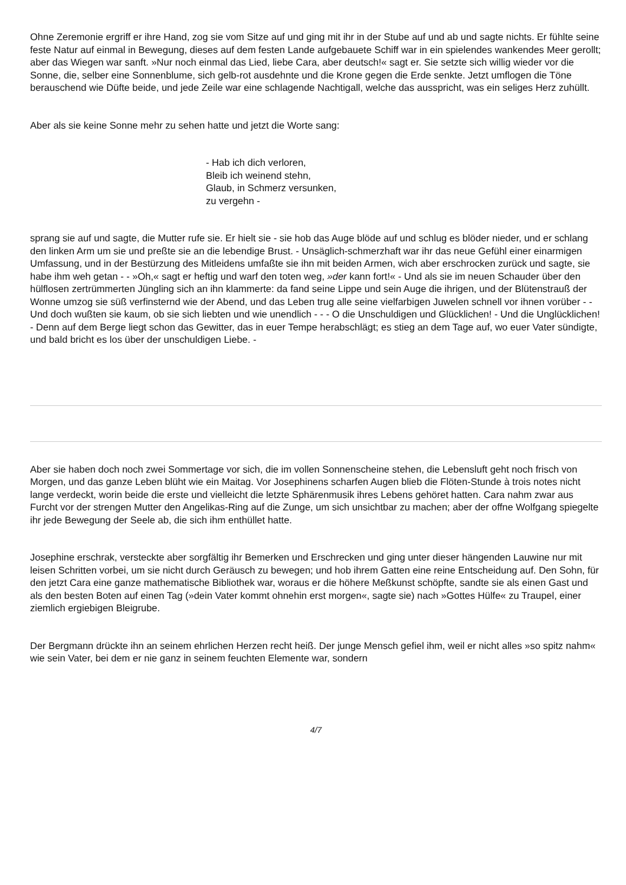Ohne Zeremonie ergriff er ihre Hand, zog sie vom Sitze auf und ging mit ihr in der Stube auf und ab und sagte nichts. Er fühlte seine feste Natur auf einmal in Bewegung, dieses auf dem festen Lande aufgebauete Schiff war in ein spielendes wankendes Meer gerollt; aber das Wiegen war sanft. »Nur noch einmal das Lied, liebe Cara, aber deutsch!« sagt er. Sie setzte sich willig wieder vor die Sonne, die, selber eine Sonnenblume, sich gelb-rot ausdehnte und die Krone gegen die Erde senkte. Jetzt umflogen die Töne berauschend wie Düfte beide, und jede Zeile war eine schlagende Nachtigall, welche das ausspricht, was ein seliges Herz zuhüllt.
Aber als sie keine Sonne mehr zu sehen hatte und jetzt die Worte sang:
- Hab ich dich verloren,
Bleib ich weinend stehn,
Glaub, in Schmerz versunken,
zu vergehn -
sprang sie auf und sagte, die Mutter rufe sie. Er hielt sie - sie hob das Auge blöde auf und schlug es blöder nieder, und er schlang den linken Arm um sie und preßte sie an die lebendige Brust. - Unsäglich-schmerzhaft war ihr das neue Gefühl einer einarmigen Umfassung, und in der Bestürzung des Mitleidens umfaßte sie ihn mit beiden Armen, wich aber erschrocken zurück und sagte, sie habe ihm weh getan - - »Oh,« sagt er heftig und warf den toten weg, »der kann fort!« - Und als sie im neuen Schauder über den hülflosen zertrümmerten Jüngling sich an ihn klammerte: da fand seine Lippe und sein Auge die ihrigen, und der Blütenstrauß der Wonne umzog sie süß verfinsternd wie der Abend, und das Leben trug alle seine vielfarbigen Juwelen schnell vor ihnen vorüber - - Und doch wußten sie kaum, ob sie sich liebten und wie unendlich - - - O die Unschuldigen und Glücklichen! - Und die Unglücklichen! - Denn auf dem Berge liegt schon das Gewitter, das in euer Tempe herabschlägt; es stieg an dem Tage auf, wo euer Vater sündigte, und bald bricht es los über der unschuldigen Liebe. -
Aber sie haben doch noch zwei Sommertage vor sich, die im vollen Sonnenscheine stehen, die Lebensluft geht noch frisch von Morgen, und das ganze Leben blüht wie ein Maitag. Vor Josephinens scharfen Augen blieb die Flöten-Stunde à trois notes nicht lange verdeckt, worin beide die erste und vielleicht die letzte Sphärenmusik ihres Lebens gehöret hatten. Cara nahm zwar aus Furcht vor der strengen Mutter den Angelikas-Ring auf die Zunge, um sich unsichtbar zu machen; aber der offne Wolfgang spiegelte ihr jede Bewegung der Seele ab, die sich ihm enthüllet hatte.
Josephine erschrak, versteckte aber sorgfältig ihr Bemerken und Erschrecken und ging unter dieser hängenden Lauwine nur mit leisen Schritten vorbei, um sie nicht durch Geräusch zu bewegen; und hob ihrem Gatten eine reine Entscheidung auf. Den Sohn, für den jetzt Cara eine ganze mathematische Bibliothek war, woraus er die höhere Meßkunst schöpfte, sandte sie als einen Gast und als den besten Boten auf einen Tag (»dein Vater kommt ohnehin erst morgen«, sagte sie) nach »Gottes Hülfe« zu Traupel, einer ziemlich ergiebigen Bleigrube.
Der Bergmann drückte ihn an seinem ehrlichen Herzen recht heiß. Der junge Mensch gefiel ihm, weil er nicht alles »so spitz nahm« wie sein Vater, bei dem er nie ganz in seinem feuchten Elemente war, sondern
4/7